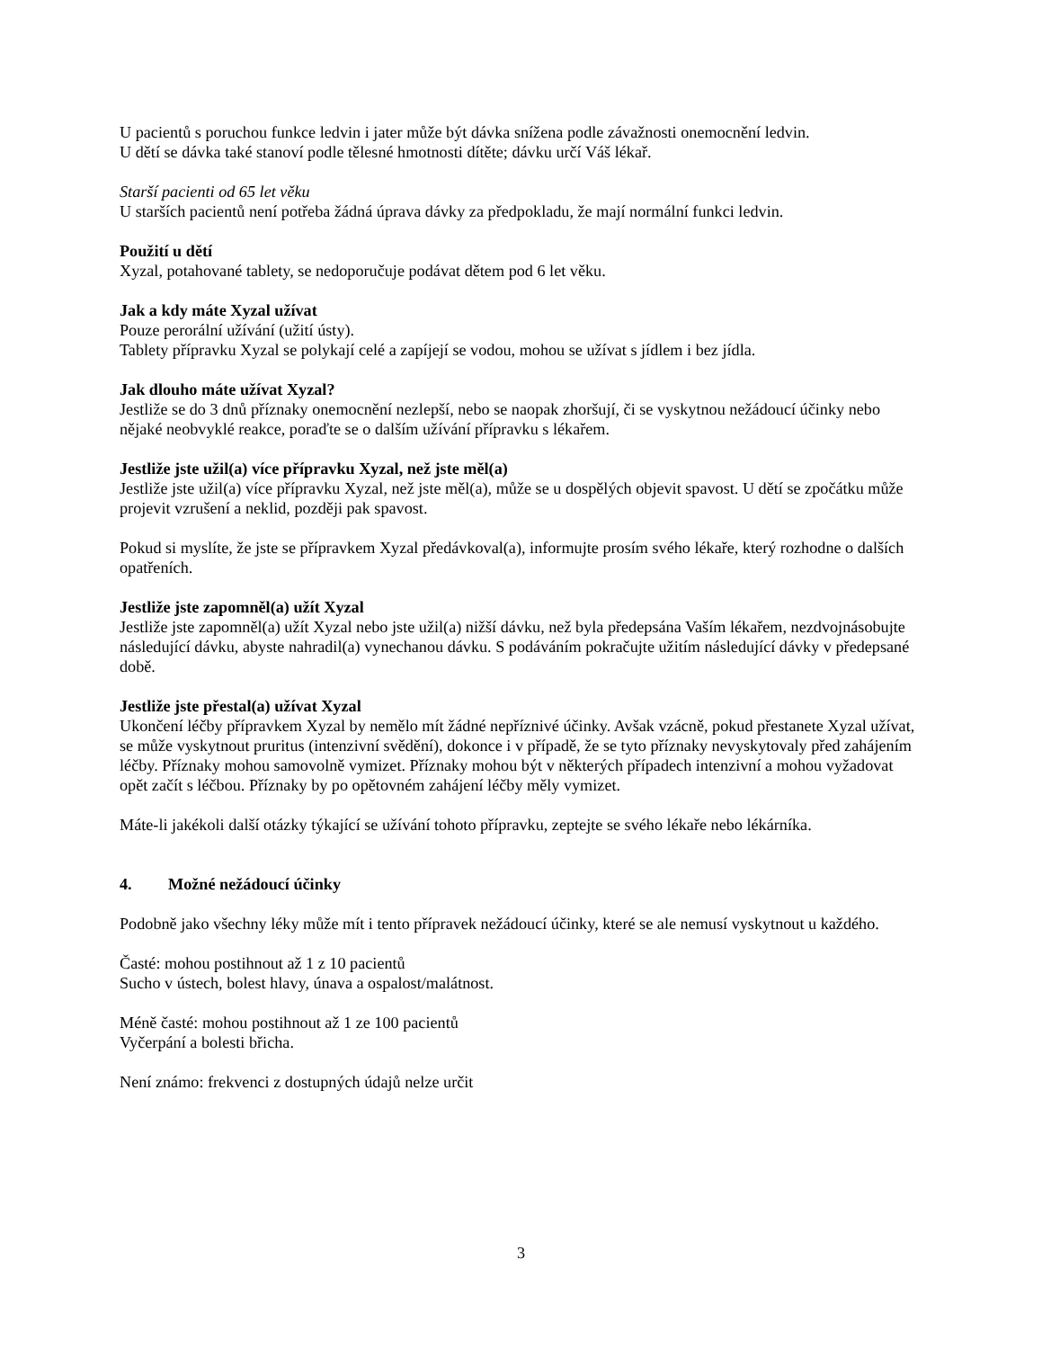U pacientů s poruchou funkce ledvin i jater může být dávka snížena podle závažnosti onemocnění ledvin.
U dětí se dávka také stanoví podle tělesné hmotnosti dítěte; dávku určí Váš lékař.
Starší pacienti od 65 let věku
U starších pacientů není potřeba žádná úprava dávky za předpokladu, že mají normální funkci ledvin.
Použití u dětí
Xyzal, potahované tablety, se nedoporučuje podávat dětem pod 6 let věku.
Jak a kdy máte Xyzal užívat
Pouze perorální užívání (užití ústy).
Tablety přípravku Xyzal se polykají celé a zapíjejí se vodou, mohou se užívat s jídlem i bez jídla.
Jak dlouho máte užívat Xyzal?
Jestliže se do 3 dnů příznaky onemocnění nezlepší, nebo se naopak zhoršují, či se vyskytnou nežádoucí účinky nebo nějaké neobvyklé reakce, poraďte se o dalším užívání přípravku s lékařem.
Jestliže jste užil(a) více přípravku Xyzal, než jste měl(a)
Jestliže jste užil(a) více přípravku Xyzal, než jste měl(a), může se u dospělých objevit spavost. U dětí se zpočátku může projevit vzrušení a neklid, později pak spavost.
Pokud si myslíte, že jste se přípravkem Xyzal předávkoval(a), informujte prosím svého lékaře, který rozhodne o dalších opatřeních.
Jestliže jste zapomněl(a) užít Xyzal
Jestliže jste zapomněl(a) užít Xyzal nebo jste užil(a) nižší dávku, než byla předepsána Vaším lékařem, nezdvojnásobujte následující dávku, abyste nahradil(a) vynechanou dávku. S podáváním pokračujte užitím následující dávky v předepsané době.
Jestliže jste přestal(a) užívat Xyzal
Ukončení léčby přípravkem Xyzal by nemělo mít žádné nepříznivé účinky. Avšak vzácně, pokud přestanete Xyzal užívat, se může vyskytnout pruritus (intenzivní svědění), dokonce i v případě, že se tyto příznaky nevyskytovaly před zahájením léčby. Příznaky mohou samovolně vymizet. Příznaky mohou být v některých případech intenzivní a mohou vyžadovat opět začít s léčbou. Příznaky by po opětovném zahájení léčby měly vymizet.
Máte-li jakékoli další otázky týkající se užívání tohoto přípravku, zeptejte se svého lékaře nebo lékárníka.
4. Možné nežádoucí účinky
Podobně jako všechny léky může mít i tento přípravek nežádoucí účinky, které se ale nemusí vyskytnout u každého.
Časté: mohou postihnout až 1 z 10 pacientů
Sucho v ústech, bolest hlavy, únava a ospalost/malátnost.
Méně časté: mohou postihnout až 1 ze 100 pacientů
Vyčerpání a bolesti břicha.
Není známo: frekvenci z dostupných údajů nelze určit
3